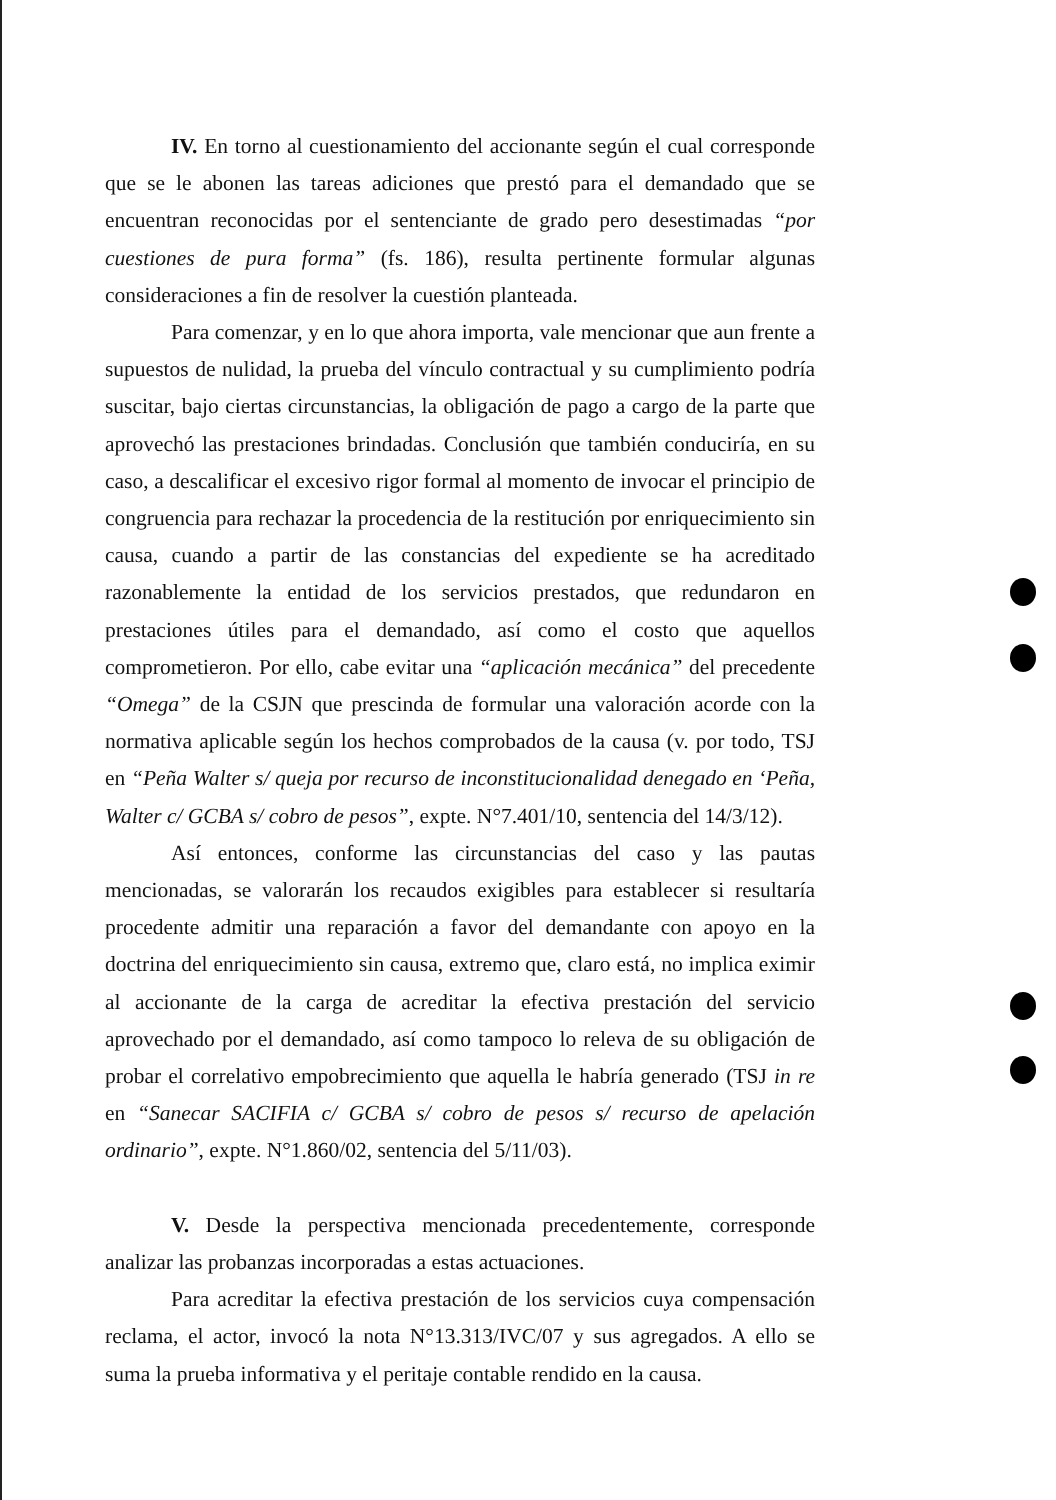IV. En torno al cuestionamiento del accionante según el cual corresponde que se le abonen las tareas adiciones que prestó para el demandado que se encuentran reconocidas por el sentenciante de grado pero desestimadas “por cuestiones de pura forma” (fs. 186), resulta pertinente formular algunas consideraciones a fin de resolver la cuestión planteada.
Para comenzar, y en lo que ahora importa, vale mencionar que aun frente a supuestos de nulidad, la prueba del vínculo contractual y su cumplimiento podría suscitar, bajo ciertas circunstancias, la obligación de pago a cargo de la parte que aprovechó las prestaciones brindadas. Conclusión que también conduciría, en su caso, a descalificar el excesivo rigor formal al momento de invocar el principio de congruencia para rechazar la procedencia de la restitución por enriquecimiento sin causa, cuando a partir de las constancias del expediente se ha acreditado razonablemente la entidad de los servicios prestados, que redundaron en prestaciones útiles para el demandado, así como el costo que aquellos comprometieron. Por ello, cabe evitar una “aplicación mecánica” del precedente “Omega” de la CSJN que prescinda de formular una valoración acorde con la normativa aplicable según los hechos comprobados de la causa (v. por todo, TSJ en “Peña Walter s/ queja por recurso de inconstitucionalidad denegado en ‘Peña, Walter c/ GCBA s/ cobro de pesos”, expte. N°7.401/10, sentencia del 14/3/12).
Así entonces, conforme las circunstancias del caso y las pautas mencionadas, se valorarán los recaudos exigibles para establecer si resultaría procedente admitir una reparación a favor del demandante con apoyo en la doctrina del enriquecimiento sin causa, extremo que, claro está, no implica eximir al accionante de la carga de acreditar la efectiva prestación del servicio aprovechado por el demandado, así como tampoco lo releva de su obligación de probar el correlativo empobrecimiento que aquella le habría generado (TSJ in re en “Sanecar SACIFIA c/ GCBA s/ cobro de pesos s/ recurso de apelación ordinario”, expte. N°1.860/02, sentencia del 5/11/03).
V. Desde la perspectiva mencionada precedentemente, corresponde analizar las probanzas incorporadas a estas actuaciones.
Para acreditar la efectiva prestación de los servicios cuya compensación reclama, el actor, invocó la nota N°13.313/IVC/07 y sus agregados. A ello se suma la prueba informativa y el peritaje contable rendido en la causa.